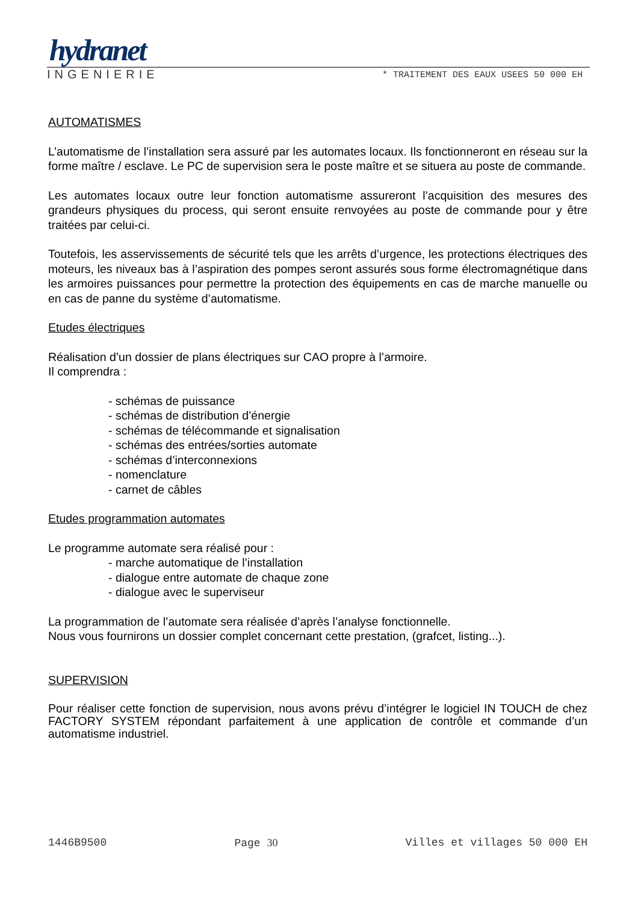hydranet
INGENIERIE * TRAITEMENT DES EAUX USEES 50 000 EH
AUTOMATISMES
L’automatisme de l’installation sera assuré par les automates locaux. Ils fonctionneront en réseau sur la forme maître / esclave. Le PC de supervision sera le poste maître et se situera au poste de commande.
Les automates locaux outre leur fonction automatisme assureront l’acquisition des mesures des grandeurs physiques du process, qui seront ensuite renvoyées au poste de commande pour y être traitées par celui-ci.
Toutefois, les asservissements de sécurité tels que les arrêts d’urgence, les protections électriques des moteurs, les niveaux bas à l’aspiration des pompes seront assurés sous forme électromagnétique dans les armoires puissances pour permettre la protection des équipements en cas de marche manuelle ou en cas de panne du système d’automatisme.
Etudes électriques
Réalisation d’un dossier de plans électriques sur CAO propre à l’armoire.
Il comprendra :
- schémas de puissance
- schémas de distribution d’énergie
- schémas de télécommande et signalisation
- schémas des entrées/sorties automate
- schémas d’interconnexions
- nomenclature
- carnet de câbles
Etudes programmation automates
Le programme automate sera réalisé pour :
- marche automatique de l’installation
- dialogue entre automate de chaque zone
- dialogue avec le superviseur
La programmation de l’automate sera réalisée d’après l’analyse fonctionnelle.
Nous vous fournirons un dossier complet concernant cette prestation, (grafcet, listing...).
SUPERVISION
Pour réaliser cette fonction de supervision, nous avons prévu d’intégrer le logiciel IN TOUCH de chez FACTORY SYSTEM répondant parfaitement à une application de contrôle et commande d’un automatisme industriel.
1446B9500 Page 30 Villes et villages 50 000 EH